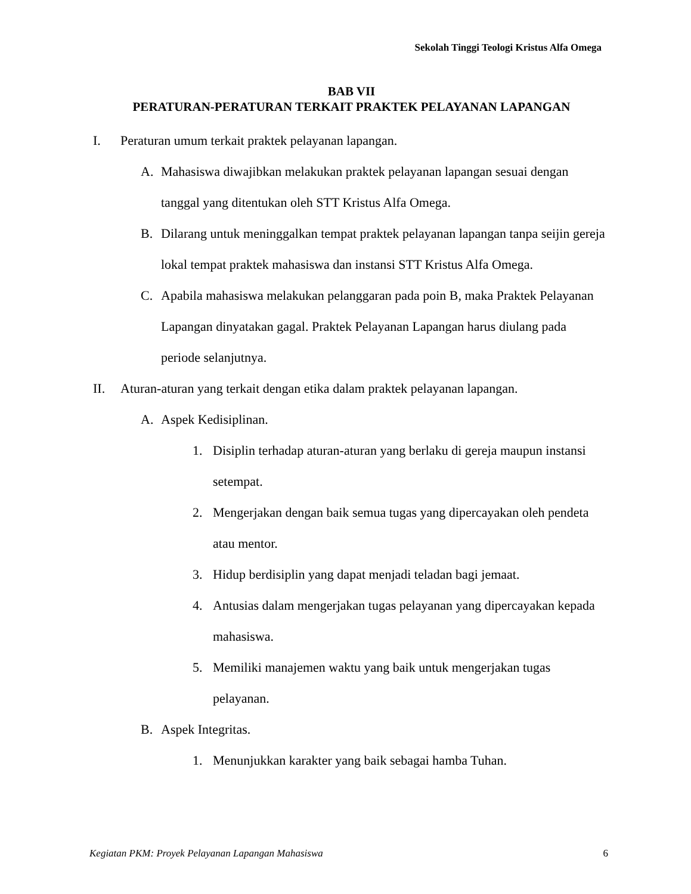Sekolah Tinggi Teologi Kristus Alfa Omega
BAB VII
PERATURAN-PERATURAN TERKAIT PRAKTEK PELAYANAN LAPANGAN
I. Peraturan umum terkait praktek pelayanan lapangan.
A. Mahasiswa diwajibkan melakukan praktek pelayanan lapangan sesuai dengan tanggal yang ditentukan oleh STT Kristus Alfa Omega.
B. Dilarang untuk meninggalkan tempat praktek pelayanan lapangan tanpa seijin gereja lokal tempat praktek mahasiswa dan instansi STT Kristus Alfa Omega.
C. Apabila mahasiswa melakukan pelanggaran pada poin B, maka Praktek Pelayanan Lapangan dinyatakan gagal. Praktek Pelayanan Lapangan harus diulang pada periode selanjutnya.
II. Aturan-aturan yang terkait dengan etika dalam praktek pelayanan lapangan.
A. Aspek Kedisiplinan.
1. Disiplin terhadap aturan-aturan yang berlaku di gereja maupun instansi setempat.
2. Mengerjakan dengan baik semua tugas yang dipercayakan oleh pendeta atau mentor.
3. Hidup berdisiplin yang dapat menjadi teladan bagi jemaat.
4. Antusias dalam mengerjakan tugas pelayanan yang dipercayakan kepada mahasiswa.
5. Memiliki manajemen waktu yang baik untuk mengerjakan tugas pelayanan.
B. Aspek Integritas.
1. Menunjukkan karakter yang baik sebagai hamba Tuhan.
Kegiatan PKM: Proyek Pelayanan Lapangan Mahasiswa 6